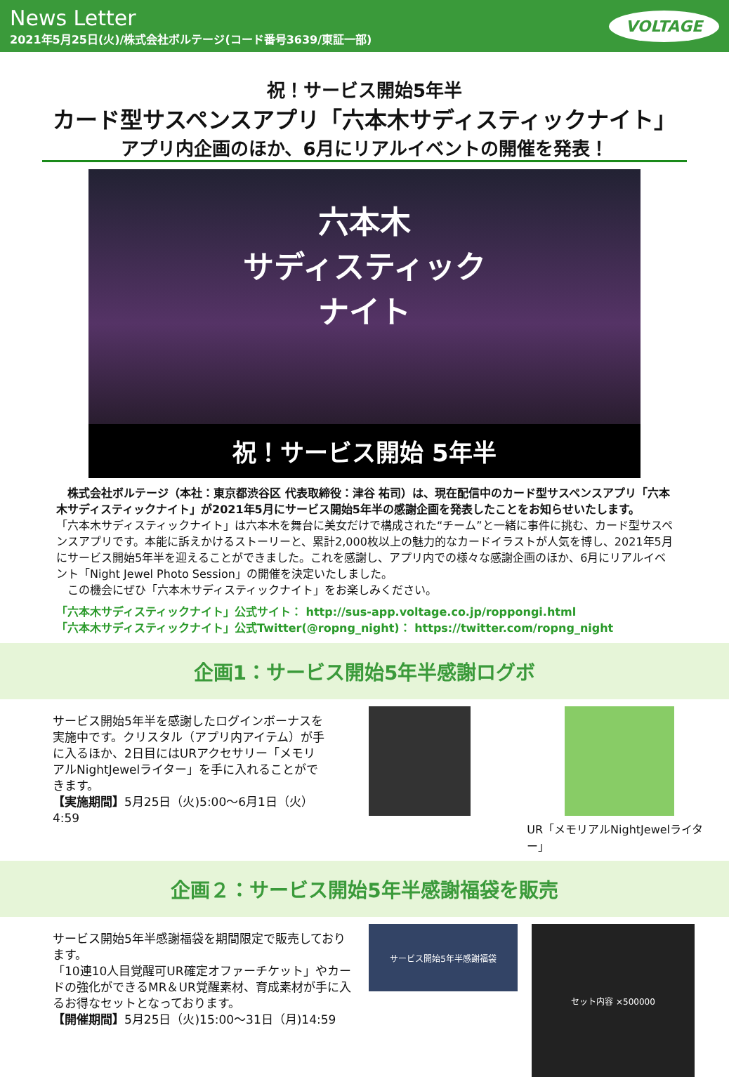News Letter
2021年5月25日(火)/株式会社ボルテージ(コード番号3639/東証一部)
VOLTAGE
祝！サービス開始5年半
カード型サスペンスアプリ「六本木サディスティックナイト」
アプリ内企画のほか、6月にリアルイベントの開催を発表！
六本木
サディスティック
ナイト
祝！サービス開始 5年半
　株式会社ボルテージ（本社：東京都渋谷区 代表取締役：津谷 祐司）は、現在配信中のカード型サスペンスアプリ「六本木サディスティックナイト」が2021年5月にサービス開始5年半の感謝企画を発表したことをお知らせいたします。
「六本木サディスティックナイト」は六本木を舞台に美女だけで構成された“チーム”と一緒に事件に挑む、カード型サスペンスアプリです。本能に訴えかけるストーリーと、累計2,000枚以上の魅力的なカードイラストが人気を博し、2021年5月にサービス開始5年半を迎えることができました。これを感謝し、アプリ内での様々な感謝企画のほか、6月にリアルイベント「Night Jewel Photo Session」の開催を決定いたしました。
　この機会にぜひ「六本木サディスティックナイト」をお楽しみください。
「六本木サディスティックナイト」公式サイト： http://sus-app.voltage.co.jp/roppongi.html
「六本木サディスティックナイト」公式Twitter(@ropng_night)： https://twitter.com/ropng_night
企画1：サービス開始5年半感謝ログボ
サービス開始5年半を感謝したログインボーナスを実施中です。クリスタル（アプリ内アイテム）が手に入るほか、2日目にはURアクセサリー「メモリアルNightJewelライター」を手に入れることができます。
【実施期間】5月25日（火)5:00～6月1日（火）4:59
UR「メモリアルNightJewelライター」
企画２：サービス開始5年半感謝福袋を販売
サービス開始5年半感謝福袋を期間限定で販売しております。
「10連10人目覚醒可UR確定オファーチケット」やカードの強化ができるMR＆UR覚醒素材、育成素材が手に入るお得なセットとなっております。
【開催期間】5月25日（火)15:00～31日（月)14:59
サービス開始5年半感謝福袋
セット内容 ×500000